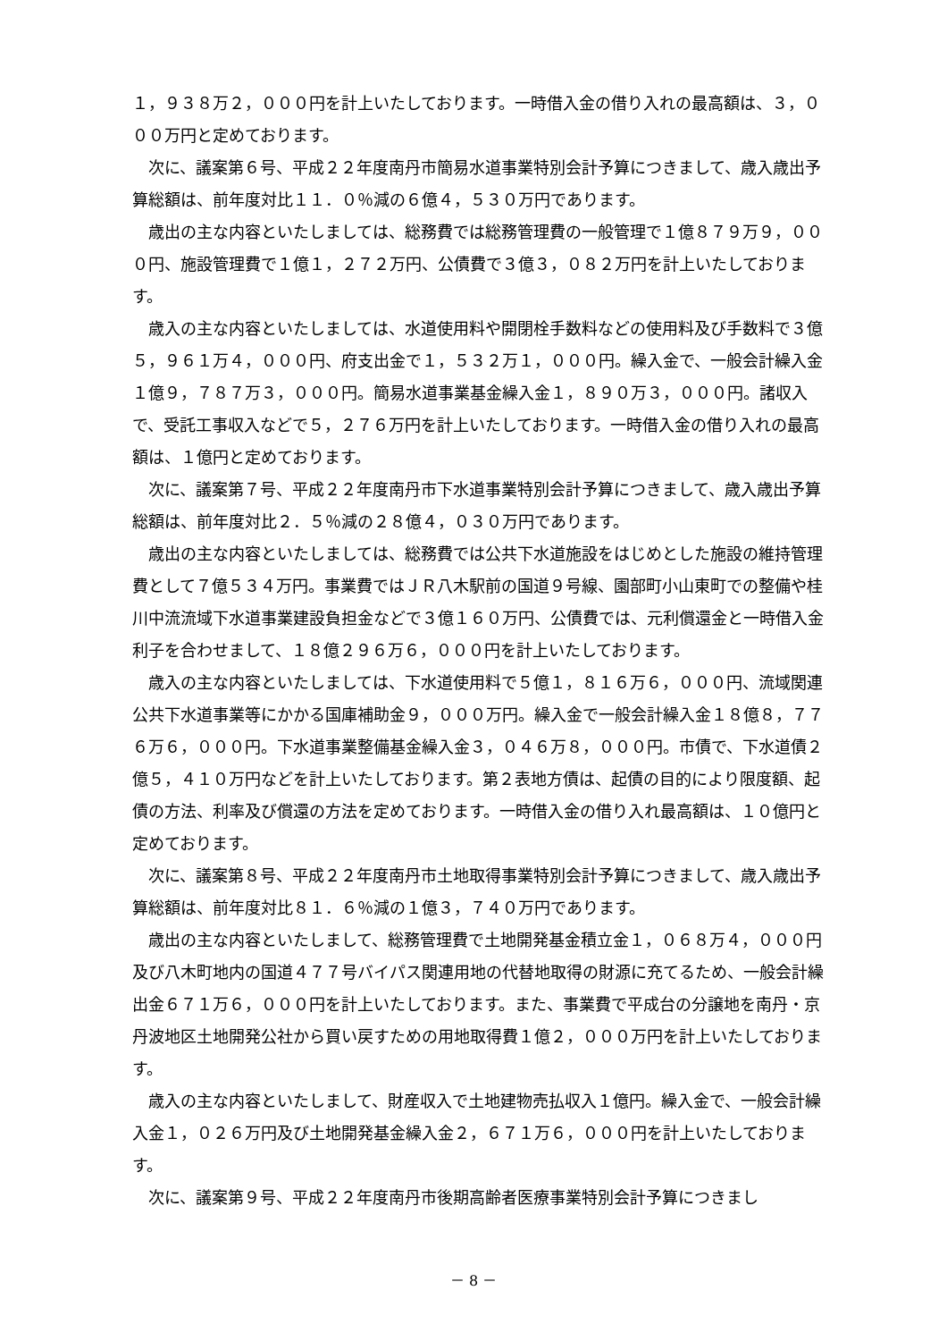１，９３８万２，０００円を計上いたしております。一時借入金の借り入れの最高額は、３，０００万円と定めております。
次に、議案第６号、平成２２年度南丹市簡易水道事業特別会計予算につきまして、歳入歳出予算総額は、前年度対比１１．０％減の６億４，５３０万円であります。
歳出の主な内容といたしましては、総務費では総務管理費の一般管理で１億８７９万９，０００円、施設管理費で１億１，２７２万円、公債費で３億３，０８２万円を計上いたしております。
歳入の主な内容といたしましては、水道使用料や開閉栓手数料などの使用料及び手数料で３億５，９６１万４，０００円、府支出金で１，５３２万１，０００円。繰入金で、一般会計繰入金１億９，７８７万３，０００円。簡易水道事業基金繰入金１，８９０万３，０００円。諸収入で、受託工事収入などで５，２７６万円を計上いたしております。一時借入金の借り入れの最高額は、１億円と定めております。
次に、議案第７号、平成２２年度南丹市下水道事業特別会計予算につきまして、歳入歳出予算総額は、前年度対比２．５％減の２８億４，０３０万円であります。
歳出の主な内容といたしましては、総務費では公共下水道施設をはじめとした施設の維持管理費として７億５３４万円。事業費ではＪＲ八木駅前の国道９号線、園部町小山東町での整備や桂川中流流域下水道事業建設負担金などで３億１６０万円、公債費では、元利償還金と一時借入金利子を合わせまして、１８億２９６万６，０００円を計上いたしております。
歳入の主な内容といたしましては、下水道使用料で５億１，８１６万６，０００円、流域関連公共下水道事業等にかかる国庫補助金９，０００万円。繰入金で一般会計繰入金１８億８，７７６万６，０００円。下水道事業整備基金繰入金３，０４６万８，０００円。市債で、下水道債２億５，４１０万円などを計上いたしております。第２表地方債は、起債の目的により限度額、起債の方法、利率及び償還の方法を定めております。一時借入金の借り入れ最高額は、１０億円と定めております。
次に、議案第８号、平成２２年度南丹市土地取得事業特別会計予算につきまして、歳入歳出予算総額は、前年度対比８１．６％減の１億３，７４０万円であります。
歳出の主な内容といたしまして、総務管理費で土地開発基金積立金１，０６８万４，０００円及び八木町地内の国道４７７号バイパス関連用地の代替地取得の財源に充てるため、一般会計繰出金６７１万６，０００円を計上いたしております。また、事業費で平成台の分譲地を南丹・京丹波地区土地開発公社から買い戻すための用地取得費１億２，０００万円を計上いたしております。
歳入の主な内容といたしまして、財産収入で土地建物売払収入１億円。繰入金で、一般会計繰入金１，０２６万円及び土地開発基金繰入金２，６７１万６，０００円を計上いたしております。
次に、議案第９号、平成２２年度南丹市後期高齢者医療事業特別会計予算につきまし
－ 8 －